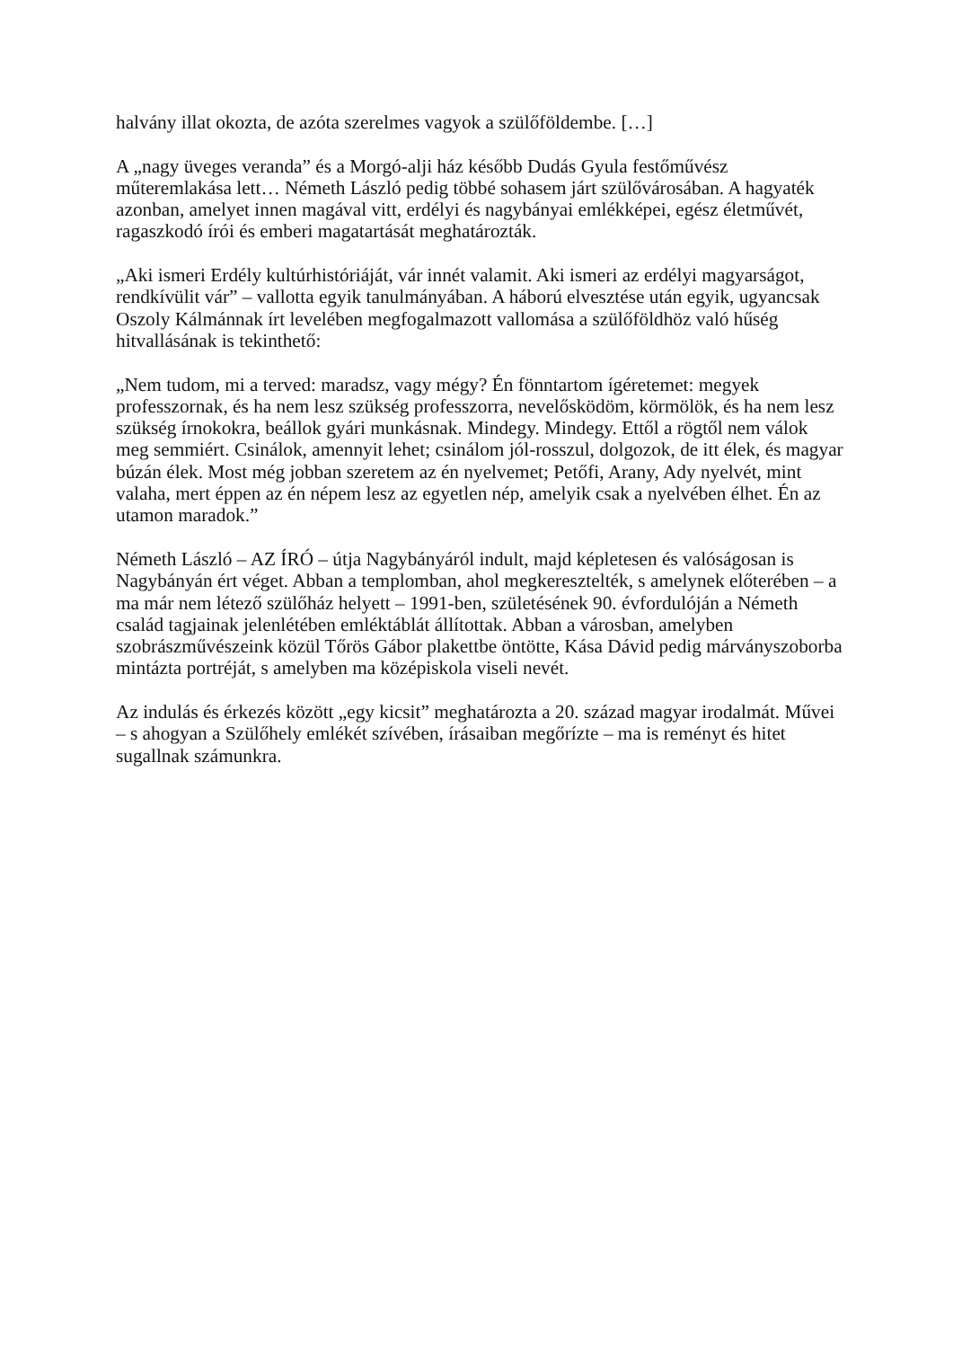halvány illat okozta, de azóta szerelmes vagyok a szülőföldembe. […]
A „nagy üveges veranda” és a Morgó-alji ház később Dudás Gyula festőművész műteremlakása lett… Németh László pedig többé sohasem járt szülővárosában. A hagyaték azonban, amelyet innen magával vitt, erdélyi és nagybányai emlékképei, egész életművét, ragaszkodó írói és emberi magatartását meghatározták.
„Aki ismeri Erdély kultúrhistóriáját, vár innét valamit. Aki ismeri az erdélyi magyarságot, rendkívülit vár” – vallotta egyik tanulmányában. A háború elvesztése után egyik, ugyancsak Oszoly Kálmánnak írt levelében megfogalmazott vallomása a szülőföldhöz való hűség hitvallásának is tekinthető:
„Nem tudom, mi a terved: maradsz, vagy mégy? Én fönntartom ígéretemet: megyek professzornak, és ha nem lesz szükség professzorra, nevelősködöm, körmölök, és ha nem lesz szükség írnokokra, beállok gyári munkásnak. Mindegy. Mindegy. Ettől a rögtől nem válok meg semmiért. Csinálok, amennyit lehet; csinálom jól-rosszul, dolgozok, de itt élek, és magyar búzán élek. Most még jobban szeretem az én nyelvemet; Petőfi, Arany, Ady nyelvét, mint valaha, mert éppen az én népem lesz az egyetlen nép, amelyik csak a nyelvében élhet. Én az utamon maradok.”
Németh László – AZ ÍRÓ – útja Nagybányáról indult, majd képletesen és valóságosan is Nagybányán ért véget. Abban a templomban, ahol megkeresztelték, s amelynek előterében – a ma már nem létező szülőház helyett – 1991-ben, születésének 90. évfordulóján a Németh család tagjainak jelenlétében emléktáblát állítottak. Abban a városban, amelyben szobrászművészeink közül Tőrös Gábor plakettbe öntötte, Kása Dávid pedig márványszoborba mintázta portréját, s amelyben ma középiskola viseli nevét.
Az indulás és érkezés között „egy kicsit” meghatározta a 20. század magyar irodalmát. Művei – s ahogyan a Szülőhely emlékét szívében, írásaiban megőrízte – ma is reményt és hitet sugallnak számunkra.